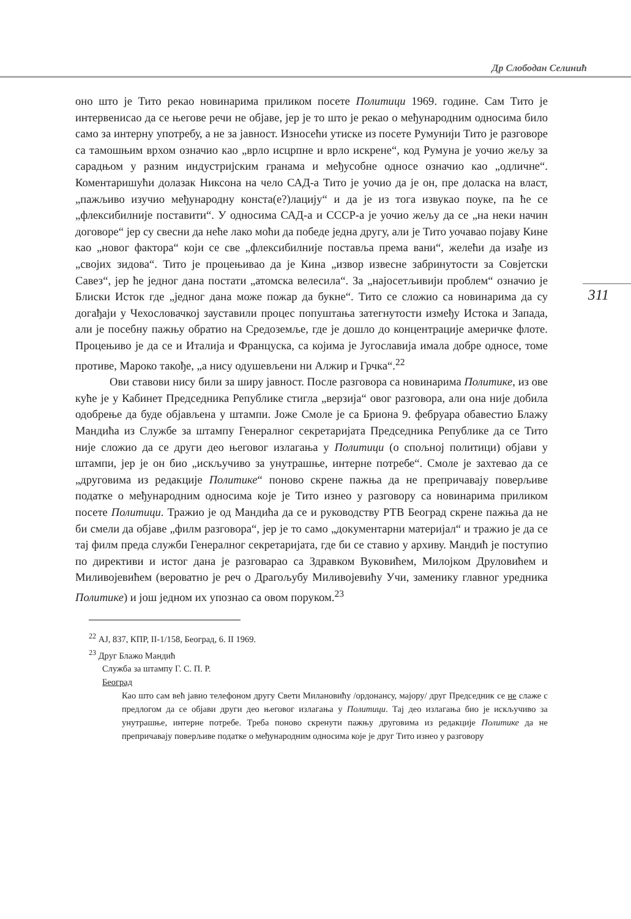Др Слободан Селинић
311
оно што је Тито рекао новинарима приликом посете Политици 1969. године. Сам Тито је интервенисао да се његове речи не објаве, јер је то што је рекао о међународним односима било само за интерну употребу, а не за јавност. Износећи утиске из посете Румунији Тито је разговоре са тамошњим врхом означио као „врло исцрпне и врло искрене“, код Румуна је уочио жељу за сарадњом у разним индустријским гранама и међусобне односе означио као „одличне“. Коментаришући долазак Никсона на чело САД-а Тито је уочио да је он, пре доласка на власт, „пажљиво изучио међународну конста(е?)лацију“ и да је из тога извукао поуке, па ће се „флексибилније поставити“. У односима САД-а и СССР-а је уочио жељу да се „на неки начин договоре“ јер су свесни да неће лако моћи да победе једна другу, али је Тито уочавао појаву Кине као „новог фактора“ који се све „флексибилније поставља према вани“, желећи да изађе из „својих зидова“. Тито је процењивао да је Кина „извор извесне забринутости за Совјетски Савез“, јер ће једног дана постати „атомска велесила“. За „најосетљивији проблем“ означио је Блиски Исток где „једног дана може пожар да букне“. Тито се сложио са новинарима да су догађаји у Чехословачкој зауставили процес попуштања затегнутости између Истока и Запада, али је посебну пажњу обратио на Средоземље, где је дошло до концентрације америчке флоте. Процењиво је да се и Италија и Француска, са којима је Југославија имала добре односе, томе противе, Мароко такође, „а нису одушевљени ни Алжир и Грчка“.<sup>22</sup>
Ови ставови нису били за ширу јавност. После разговора са новинарима Политике, из ове куће је у Кабинет Председника Републике стигла „верзија“ овог разговора, али она није добила одобрење да буде објављена у штампи. Јоже Смоле је са Бриона 9. фебруара обавестио Блажу Мандића из Службе за штампу Генералног секретаријата Председника Републике да се Тито није сложио да се други део његовог излагања у Политици (о спољној политици) објави у штампи, јер је он био „искључиво за унутрашње, интерне потребе“. Смоле је захтевао да се „друговима из редакције Политике“ поново скрене пажња да не препричавају поверљиве податке о међународним односима које је Тито изнео у разговору са новинарима приликом посете Политици. Тражио је од Мандића да се и руководству РТВ Београд скрене пажња да не би смели да објаве „филм разговора“, јер је то само „документарни материјал“ и тражио је да се тај филм преда служби Генералног секретаријата, где би се ставио у архиву. Мандић је поступио по директиви и истог дана је разговарао са Здравком Вуковићем, Милојком Друловићем и Миливојевићем (вероватно је реч о Драгољубу Миливојевићу Учи, заменику главног уредника Политике) и још једном их упознао са овом поруком.<sup>23</sup>
<sup>22</sup> АЈ, 837, КПР, II-1/158, Београд, 6. II 1969.
<sup>23</sup> Друг Блажо Мандић
Служба за штампу Г. С. П. Р.
Београд
Као што сам већ јавио телефоном другу Свети Милановићу /ордонансу, мајору/ друг Председник се не слаже с предлогом да се објави други део његовог излагања у Политици. Тај део излагања био је искључиво за унутрашње, интерне потребе. Треба поново скренути пажњу друговима из редакције Политике да не препричавају поверљиве податке о међународним односима које је друг Тито изнео у разговору